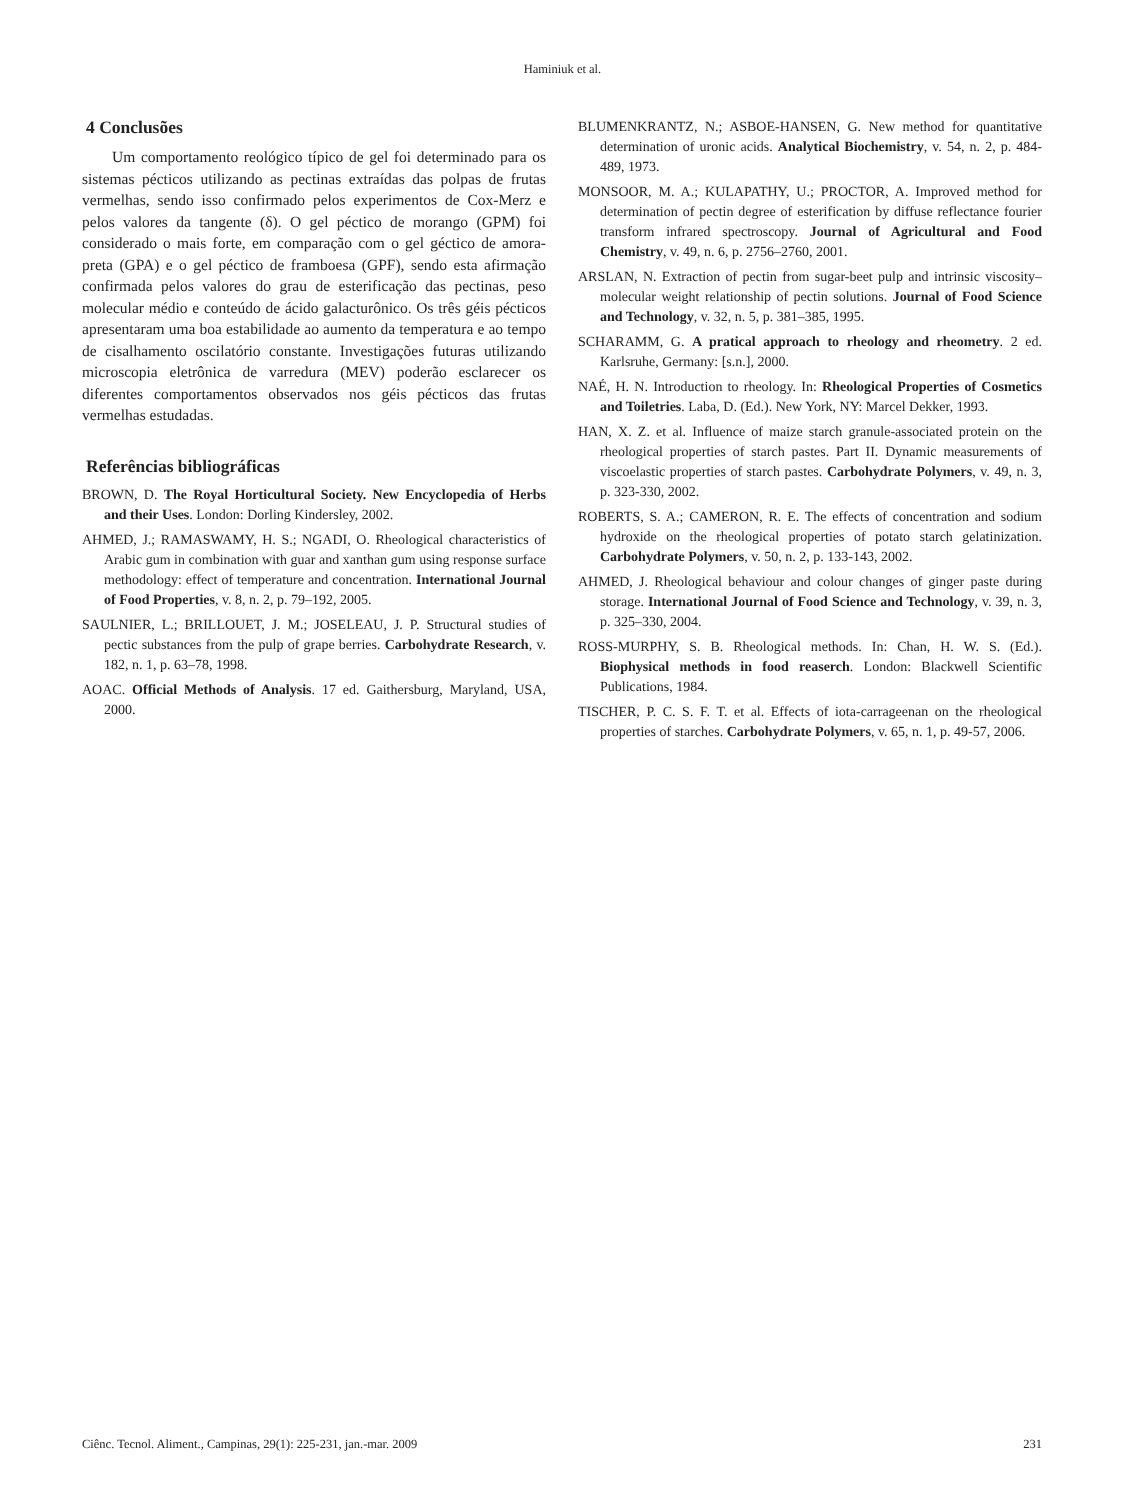Haminiuk et al.
4 Conclusões
Um comportamento reológico típico de gel foi determinado para os sistemas pécticos utilizando as pectinas extraídas das polpas de frutas vermelhas, sendo isso confirmado pelos experimentos de Cox-Merz e pelos valores da tangente (δ). O gel péctico de morango (GPM) foi considerado o mais forte, em comparação com o gel géctico de amora-preta (GPA) e o gel péctico de framboesa (GPF), sendo esta afirmação confirmada pelos valores do grau de esterificação das pectinas, peso molecular médio e conteúdo de ácido galacturônico. Os três géis pécticos apresentaram uma boa estabilidade ao aumento da temperatura e ao tempo de cisalhamento oscilatório constante. Investigações futuras utilizando microscopia eletrônica de varredura (MEV) poderão esclarecer os diferentes comportamentos observados nos géis pécticos das frutas vermelhas estudadas.
Referências bibliográficas
BROWN, D. The Royal Horticultural Society. New Encyclopedia of Herbs and their Uses. London: Dorling Kindersley, 2002.
AHMED, J.; RAMASWAMY, H. S.; NGADI, O. Rheological characteristics of Arabic gum in combination with guar and xanthan gum using response surface methodology: effect of temperature and concentration. International Journal of Food Properties, v. 8, n. 2, p. 79–192, 2005.
SAULNIER, L.; BRILLOUET, J. M.; JOSELEAU, J. P. Structural studies of pectic substances from the pulp of grape berries. Carbohydrate Research, v. 182, n. 1, p. 63–78, 1998.
AOAC. Official Methods of Analysis. 17 ed. Gaithersburg, Maryland, USA, 2000.
BLUMENKRANTZ, N.; ASBOE-HANSEN, G. New method for quantitative determination of uronic acids. Analytical Biochemistry, v. 54, n. 2, p. 484-489, 1973.
MONSOOR, M. A.; KULAPATHY, U.; PROCTOR, A. Improved method for determination of pectin degree of esterification by diffuse reflectance fourier transform infrared spectroscopy. Journal of Agricultural and Food Chemistry, v. 49, n. 6, p. 2756–2760, 2001.
ARSLAN, N. Extraction of pectin from sugar-beet pulp and intrinsic viscosity–molecular weight relationship of pectin solutions. Journal of Food Science and Technology, v. 32, n. 5, p. 381–385, 1995.
SCHARAMM, G. A pratical approach to rheology and rheometry. 2 ed. Karlsruhe, Germany: [s.n.], 2000.
NAÉ, H. N. Introduction to rheology. In: Rheological Properties of Cosmetics and Toiletries. Laba, D. (Ed.). New York, NY: Marcel Dekker, 1993.
HAN, X. Z. et al. Influence of maize starch granule-associated protein on the rheological properties of starch pastes. Part II. Dynamic measurements of viscoelastic properties of starch pastes. Carbohydrate Polymers, v. 49, n. 3, p. 323-330, 2002.
ROBERTS, S. A.; CAMERON, R. E. The effects of concentration and sodium hydroxide on the rheological properties of potato starch gelatinization. Carbohydrate Polymers, v. 50, n. 2, p. 133-143, 2002.
AHMED, J. Rheological behaviour and colour changes of ginger paste during storage. International Journal of Food Science and Technology, v. 39, n. 3, p. 325–330, 2004.
ROSS-MURPHY, S. B. Rheological methods. In: Chan, H. W. S. (Ed.). Biophysical methods in food reaserch. London: Blackwell Scientific Publications, 1984.
TISCHER, P. C. S. F. T. et al. Effects of iota-carrageenan on the rheological properties of starches. Carbohydrate Polymers, v. 65, n. 1, p. 49-57, 2006.
Ciênc. Tecnol. Aliment., Campinas, 29(1): 225-231, jan.-mar. 2009 231